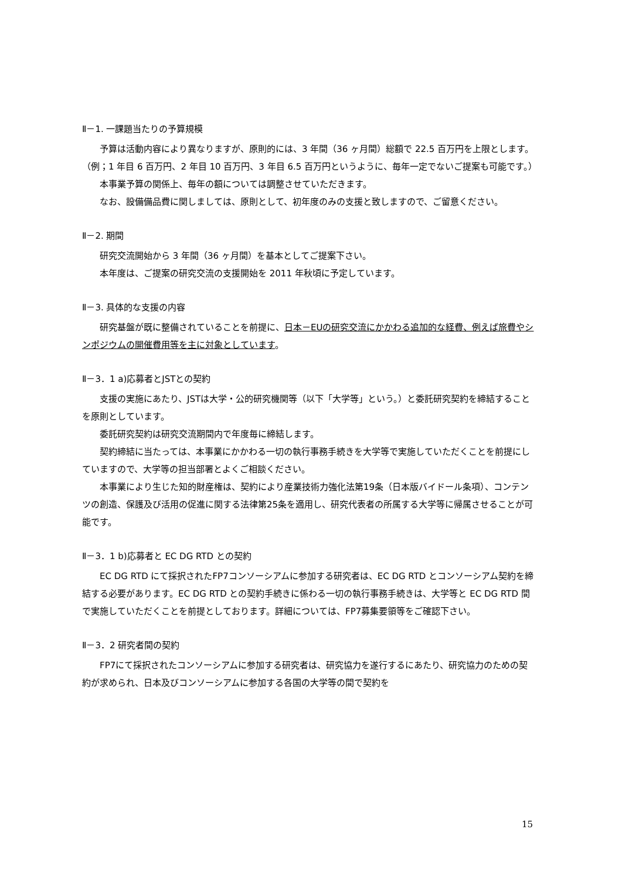Ⅱ－1. 一課題当たりの予算規模
予算は活動内容により異なりますが、原則的には、3 年間（36 ヶ月間）総額で 22.5 百万円を上限とします。（例；1 年目 6 百万円、2 年目 10 百万円、3 年目 6.5 百万円というように、毎年一定でないご提案も可能です。）
本事業予算の関係上、毎年の額については調整させていただきます。
なお、設備備品費に関しましては、原則として、初年度のみの支援と致しますので、ご留意ください。
Ⅱ－2. 期間
研究交流開始から 3 年間（36 ヶ月間）を基本としてご提案下さい。
本年度は、ご提案の研究交流の支援開始を 2011 年秋頃に予定しています。
Ⅱ－3. 具体的な支援の内容
研究基盤が既に整備されていることを前提に、日本－EUの研究交流にかかわる追加的な経費、例えば旅費やシンポジウムの開催費用等を主に対象としています。
Ⅱ－3．1 a)応募者とJSTとの契約
支援の実施にあたり、JSTは大学・公的研究機関等（以下「大学等」という。）と委託研究契約を締結することを原則としています。
委託研究契約は研究交流期間内で年度毎に締結します。
契約締結に当たっては、本事業にかかわる一切の執行事務手続きを大学等で実施していただくことを前提にしていますので、大学等の担当部署とよくご相談ください。
本事業により生じた知的財産権は、契約により産業技術力強化法第19条（日本版バイドール条項）、コンテンツの創造、保護及び活用の促進に関する法律第25条を適用し、研究代表者の所属する大学等に帰属させることが可能です。
Ⅱ－3．1 b)応募者と EC DG RTD との契約
EC DG RTD にて採択されたFP7コンソーシアムに参加する研究者は、EC DG RTD とコンソーシアム契約を締結する必要があります。EC DG RTD との契約手続きに係わる一切の執行事務手続きは、大学等と EC DG RTD 間で実施していただくことを前提としております。詳細については、FP7募集要領等をご確認下さい。
Ⅱ－3．2 研究者間の契約
FP7にて採択されたコンソーシアムに参加する研究者は、研究協力を遂行するにあたり、研究協力のための契約が求められ、日本及びコンソーシアムに参加する各国の大学等の間で契約を
15